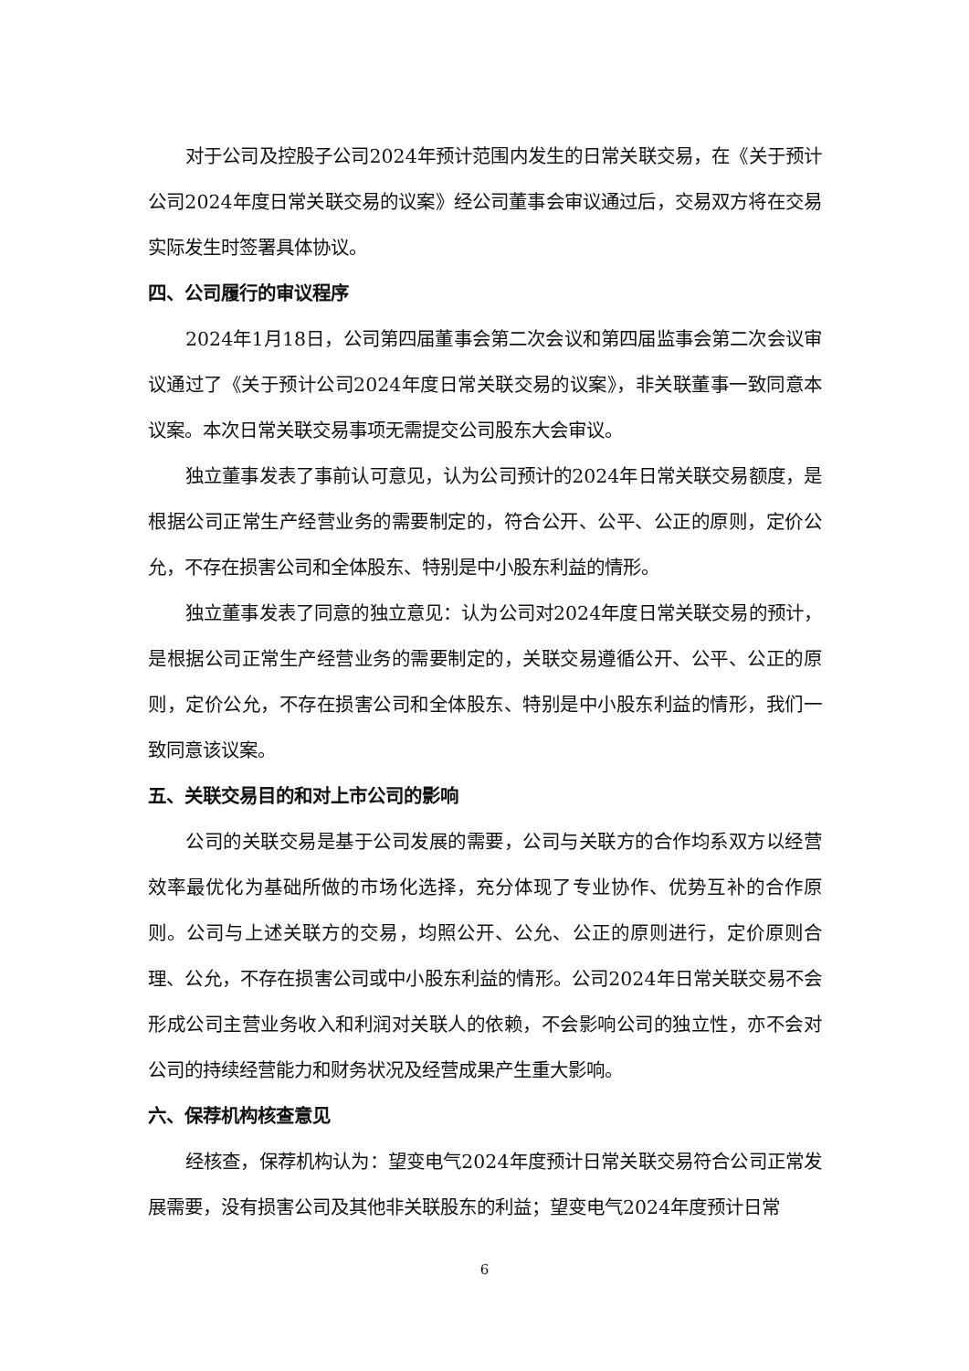对于公司及控股子公司2024年预计范围内发生的日常关联交易，在《关于预计公司2024年度日常关联交易的议案》经公司董事会审议通过后，交易双方将在交易实际发生时签署具体协议。
四、公司履行的审议程序
2024年1月18日，公司第四届董事会第二次会议和第四届监事会第二次会议审议通过了《关于预计公司2024年度日常关联交易的议案》，非关联董事一致同意本议案。本次日常关联交易事项无需提交公司股东大会审议。
独立董事发表了事前认可意见，认为公司预计的2024年日常关联交易额度，是根据公司正常生产经营业务的需要制定的，符合公开、公平、公正的原则，定价公允，不存在损害公司和全体股东、特别是中小股东利益的情形。
独立董事发表了同意的独立意见：认为公司对2024年度日常关联交易的预计，是根据公司正常生产经营业务的需要制定的，关联交易遵循公开、公平、公正的原则，定价公允，不存在损害公司和全体股东、特别是中小股东利益的情形，我们一致同意该议案。
五、关联交易目的和对上市公司的影响
公司的关联交易是基于公司发展的需要，公司与关联方的合作均系双方以经营效率最优化为基础所做的市场化选择，充分体现了专业协作、优势互补的合作原则。公司与上述关联方的交易，均照公开、公允、公正的原则进行，定价原则合理、公允，不存在损害公司或中小股东利益的情形。公司2024年日常关联交易不会形成公司主营业务收入和利润对关联人的依赖，不会影响公司的独立性，亦不会对公司的持续经营能力和财务状况及经营成果产生重大影响。
六、保荐机构核查意见
经核查，保荐机构认为：望变电气2024年度预计日常关联交易符合公司正常发展需要，没有损害公司及其他非关联股东的利益；望变电气2024年度预计日常
6